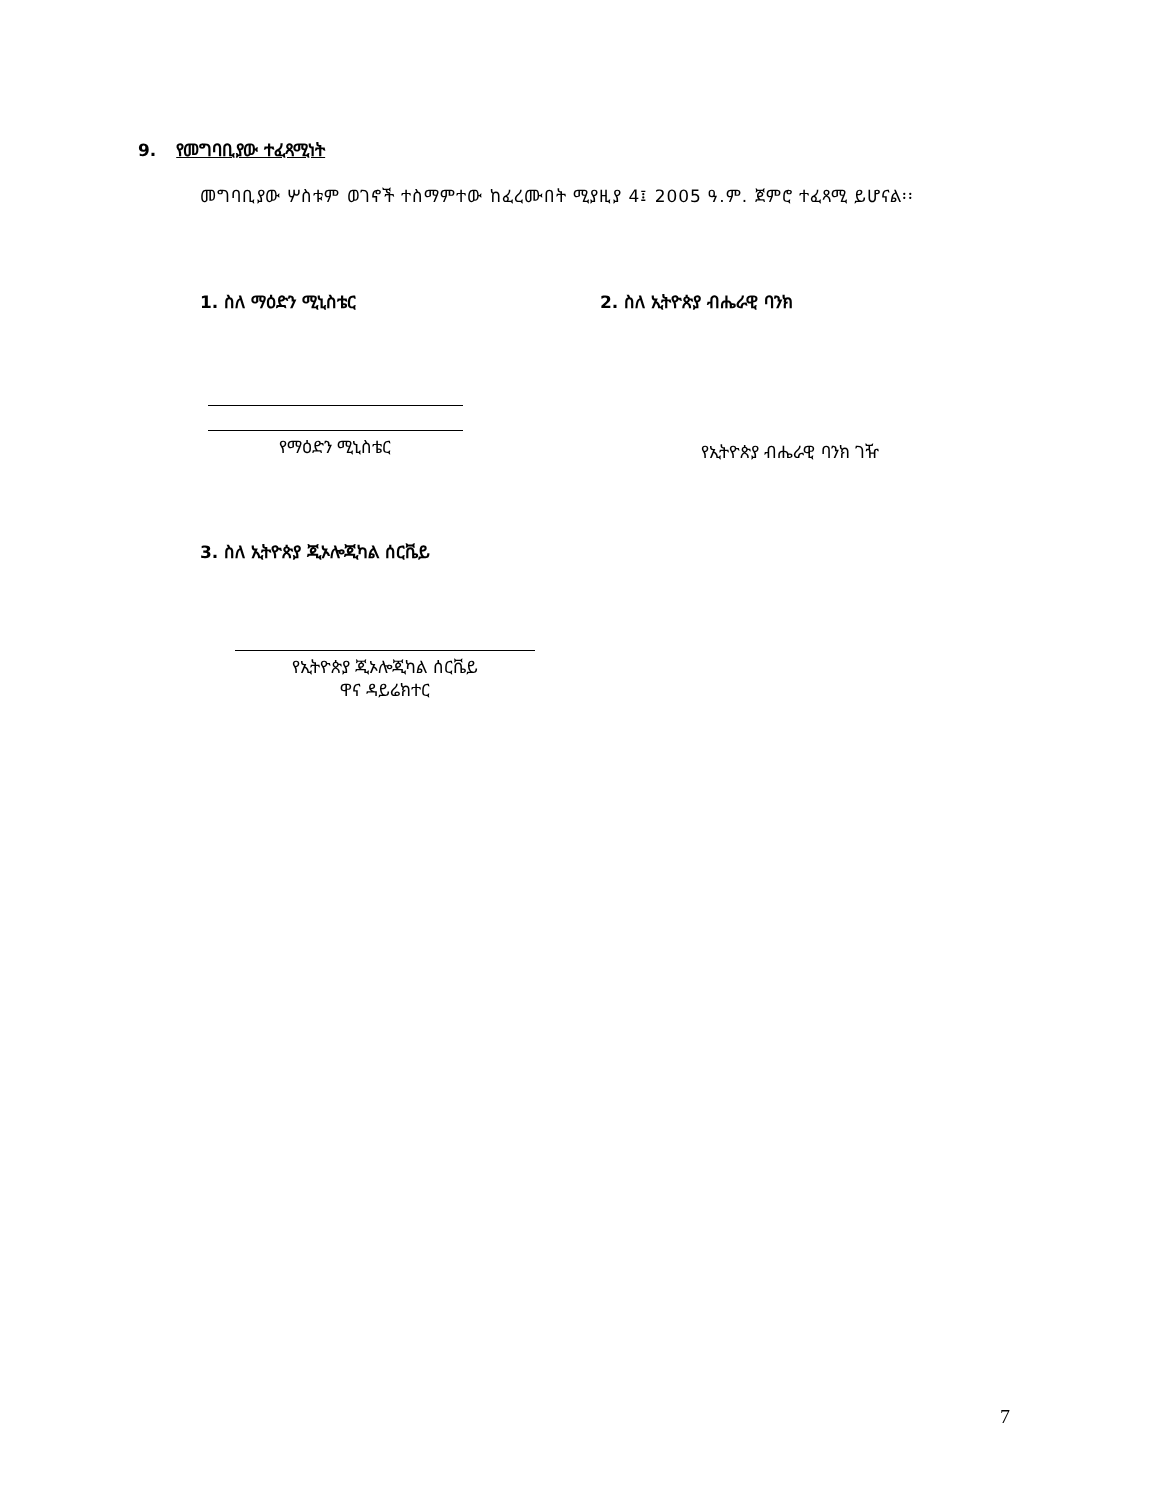9. የመግባቢያው ተፈጻሚነት
መግባቢያው ሦስቱም ወገኖች ተስማምተው ከፈረሙበት ሚያዚያ 4፤ 2005 ዓ.ም. ጀምሮ ተፈጻሚ ይሆናል፡፡
1. ስለ ማዕድን ሚኒስቴር 2. ስለ ኢትዮጵያ ብሔራዊ ባንክ
የማዕድን ሚኒስቴር የኢትዮጵያ ብሔራዊ ባንክ ገዥ
3. ስለ ኢትዮጵያ ጂኦሎጂካል ሰርቬይ
የኢትዮጵያ ጂኦሎጂካል ሰርቬይ
ዋና ዳይሬክተር
7